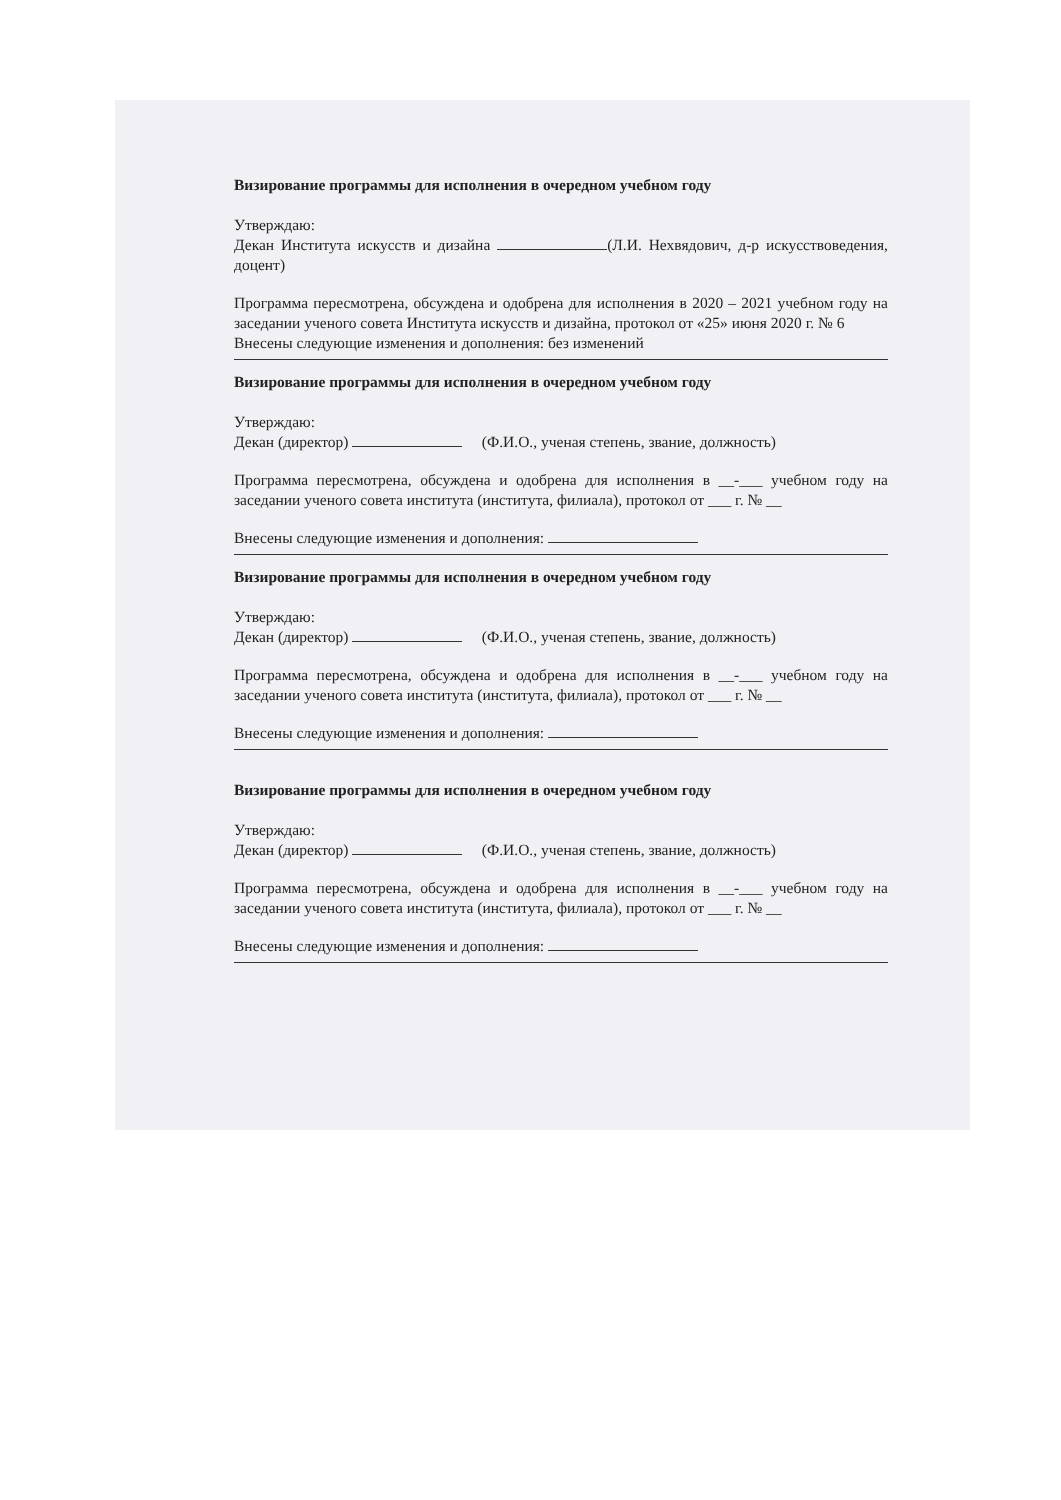Визирование программы для исполнения в очередном учебном году
Утверждаю:
Декан Института искусств и дизайна (Л.И. Нехвядович, д-р искусствоведения, доцент)
Программа пересмотрена, обсуждена и одобрена для исполнения в 2020 – 2021 учебном году на заседании ученого совета Института искусств и дизайна, протокол от «25» июня 2020 г. № 6
Внесены следующие изменения и дополнения: без изменений
Визирование программы для исполнения в очередном учебном году
Утверждаю:
Декан (директор) (Ф.И.О., ученая степень, звание, должность)
Программа пересмотрена, обсуждена и одобрена для исполнения в __-___ учебном году на заседании ученого совета института (института, филиала), протокол от ___ г. № __
Внесены следующие изменения и дополнения:
Визирование программы для исполнения в очередном учебном году
Утверждаю:
Декан (директор) (Ф.И.О., ученая степень, звание, должность)
Программа пересмотрена, обсуждена и одобрена для исполнения в __-___ учебном году на заседании ученого совета института (института, филиала), протокол от ___ г. № __
Внесены следующие изменения и дополнения:
Визирование программы для исполнения в очередном учебном году
Утверждаю:
Декан (директор) (Ф.И.О., ученая степень, звание, должность)
Программа пересмотрена, обсуждена и одобрена для исполнения в __-___ учебном году на заседании ученого совета института (института, филиала), протокол от ___ г. № __
Внесены следующие изменения и дополнения: